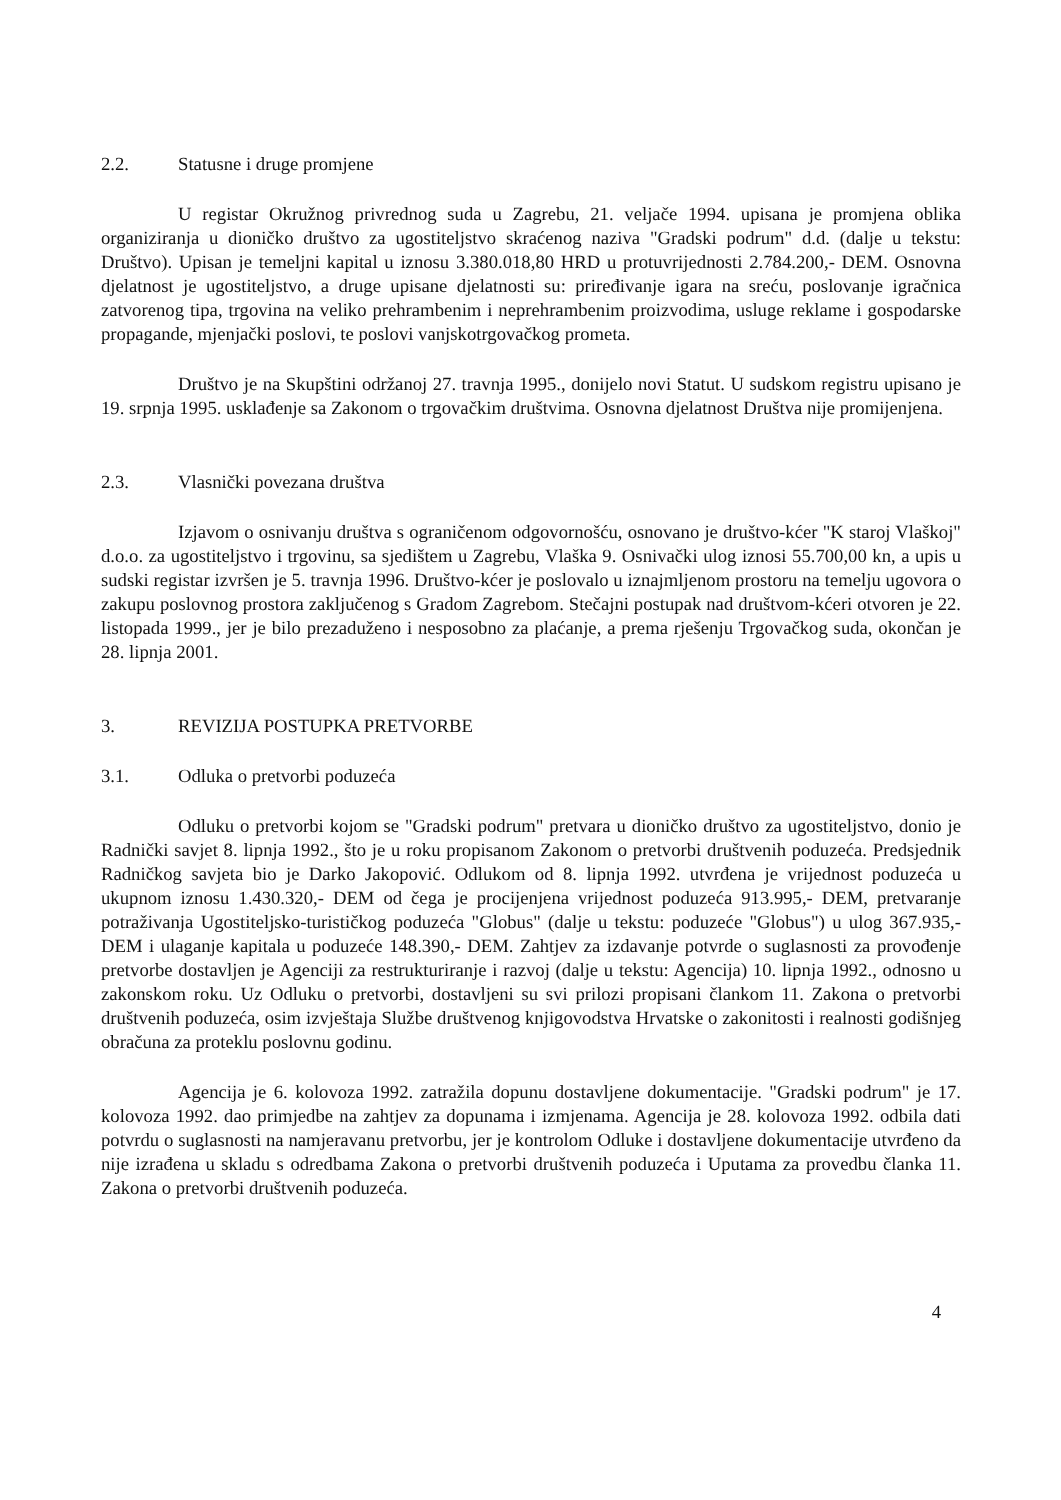2.2. Statusne i druge promjene
U registar Okružnog privrednog suda u Zagrebu, 21. veljače 1994. upisana je promjena oblika organiziranja u dioničko društvo za ugostiteljstvo skraćenog naziva "Gradski podrum" d.d. (dalje u tekstu: Društvo). Upisan je temeljni kapital u iznosu 3.380.018,80 HRD u protuvrijednosti 2.784.200,- DEM. Osnovna djelatnost je ugostiteljstvo, a druge upisane djelatnosti su: priređivanje igara na sreću, poslovanje igračnica zatvorenog tipa, trgovina na veliko prehrambenim i neprehrambenim proizvodima, usluge reklame i gospodarske propagande, mjenjački poslovi, te poslovi vanjskotrgovačkog prometa.
Društvo je na Skupštini održanoj 27. travnja 1995., donijelo novi Statut. U sudskom registru upisano je 19. srpnja 1995. usklađenje sa Zakonom o trgovačkim društvima. Osnovna djelatnost Društva nije promijenjena.
2.3. Vlasnički povezana društva
Izjavom o osnivanju društva s ograničenom odgovornošću, osnovano je društvo-kćer "K staroj Vlaškoj" d.o.o. za ugostiteljstvo i trgovinu, sa sjedištem u Zagrebu, Vlaška 9. Osnivački ulog iznosi 55.700,00 kn, a upis u sudski registar izvršen je 5. travnja 1996. Društvo-kćer je poslovalo u iznajmljenom prostoru na temelju ugovora o zakupu poslovnog prostora zaključenog s Gradom Zagrebom. Stečajni postupak nad društvom-kćeri otvoren je 22. listopada 1999., jer je bilo prezaduženo i nesposobno za plaćanje, a prema rješenju Trgovačkog suda, okončan je 28. lipnja 2001.
3. REVIZIJA POSTUPKA PRETVORBE
3.1. Odluka o pretvorbi poduzeća
Odluku o pretvorbi kojom se "Gradski podrum" pretvara u dioničko društvo za ugostiteljstvo, donio je Radnički savjet 8. lipnja 1992., što je u roku propisanom Zakonom o pretvorbi društvenih poduzeća. Predsjednik Radničkog savjeta bio je Darko Jakopović. Odlukom od 8. lipnja 1992. utvrđena je vrijednost poduzeća u ukupnom iznosu 1.430.320,- DEM od čega je procijenjena vrijednost poduzeća 913.995,- DEM, pretvaranje potraživanja Ugostiteljsko-turističkog poduzeća "Globus" (dalje u tekstu: poduzeće "Globus") u ulog 367.935,- DEM i ulaganje kapitala u poduzeće 148.390,- DEM. Zahtjev za izdavanje potvrde o suglasnosti za provođenje pretvorbe dostavljen je Agenciji za restrukturiranje i razvoj (dalje u tekstu: Agencija) 10. lipnja 1992., odnosno u zakonskom roku. Uz Odluku o pretvorbi, dostavljeni su svi prilozi propisani člankom 11. Zakona o pretvorbi društvenih poduzeća, osim izvještaja Službe društvenog knjigovodstva Hrvatske o zakonitosti i realnosti godišnjeg obračuna za proteklu poslovnu godinu.
Agencija je 6. kolovoza 1992. zatražila dopunu dostavljene dokumentacije. "Gradski podrum" je 17. kolovoza 1992. dao primjedbe na zahtjev za dopunama i izmjenama. Agencija je 28. kolovoza 1992. odbila dati potvrdu o suglasnosti na namjeravanu pretvorbu, jer je kontrolom Odluke i dostavljene dokumentacije utvrđeno da nije izrađena u skladu s odredbama Zakona o pretvorbi društvenih poduzeća i Uputama za provedbu članka 11. Zakona o pretvorbi društvenih poduzeća.
4